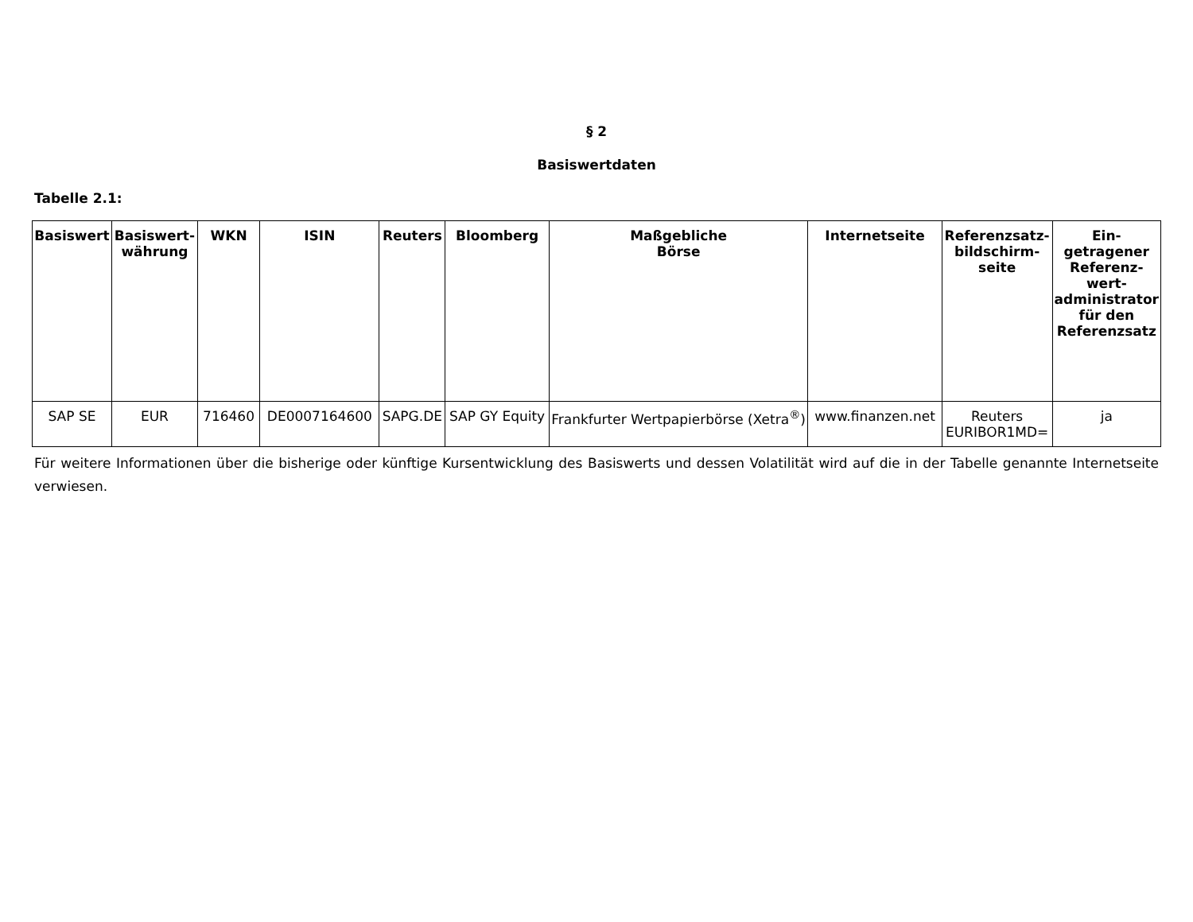§ 2
Basiswertdaten
Tabelle 2.1:
| Basiswert | Basiswert- währung | WKN | ISIN | Reuters | Bloomberg | Maßgebliche Börse | Internetseite | Referenzsatz- bildschirm- seite | Ein- getragener Referenz- wert- administrator für den Referenzsatz |
| --- | --- | --- | --- | --- | --- | --- | --- | --- | --- |
| SAP SE | EUR | 716460 | DE0007164600 | SAPG.DE | SAP GY Equity | Frankfurter Wertpapierbörse (Xetra<sup>®</sup>) | www.finanzen.net | Reuters EURIBOR1MD= | ja |
Für weitere Informationen über die bisherige oder künftige Kursentwicklung des Basiswerts und dessen Volatilität wird auf die in der Tabelle genannte Internetseite verwiesen.